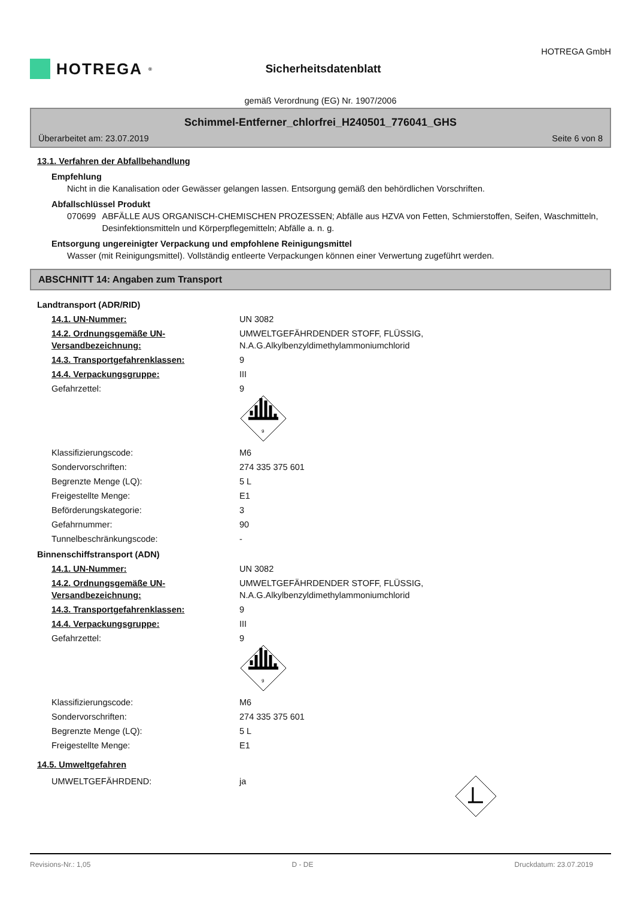HOTREGA<sup>®</sup>
Sicherheitsdatenblatt
HOTREGA GmbH
gemäß Verordnung (EG) Nr. 1907/2006
Schimmel-Entferner_chlorfrei_H240501_776041_GHS
Überarbeitet am: 23.07.2019 Seite 6 von 8
13.1. Verfahren der Abfallbehandlung
Empfehlung
Nicht in die Kanalisation oder Gewässer gelangen lassen. Entsorgung gemäß den behördlichen Vorschriften.
Abfallschlüssel Produkt
070699 ABFÄLLE AUS ORGANISCH-CHEMISCHEN PROZESSEN; Abfälle aus HZVA von Fetten, Schmierstoffen, Seifen, Waschmitteln, Desinfektionsmitteln und Körperpflegemitteln; Abfälle a. n. g.
Entsorgung ungereinigter Verpackung und empfohlene Reinigungsmittel
Wasser (mit Reinigungsmittel). Vollständig entleerte Verpackungen können einer Verwertung zugeführt werden.
ABSCHNITT 14: Angaben zum Transport
Landtransport (ADR/RID)
14.1. UN-Nummer: UN 3082
14.2. Ordnungsgemäße UN-Versandbezeichnung: UMWELTGEFÄHRDENDER STOFF, FLÜSSIG,
N.A.G.Alkylbenzyldimethylammoniumchlorid
14.3. Transportgefahrenklassen: 9
14.4. Verpackungsgruppe: III
Gefahrzettel: 9
9
Klassifizierungscode: M6
Sondervorschriften: 274 335 375 601
Begrenzte Menge (LQ): 5 L
Freigestellte Menge: E1
Beförderungskategorie: 3
Gefahrnummer: 90
Tunnelbeschränkungscode: -
Binnenschiffstransport (ADN)
14.1. UN-Nummer: UN 3082
14.2. Ordnungsgemäße UN-Versandbezeichnung: UMWELTGEFÄHRDENDER STOFF, FLÜSSIG,
N.A.G.Alkylbenzyldimethylammoniumchlorid
14.3. Transportgefahrenklassen: 9
14.4. Verpackungsgruppe: III
Gefahrzettel: 9
9
Klassifizierungscode: M6
Sondervorschriften: 274 335 375 601
Begrenzte Menge (LQ): 5 L
Freigestellte Menge: E1
14.5. Umweltgefahren
UMWELTGEFÄHRDEND: ja
Revisions-Nr.: 1,05 D - DE Druckdatum: 23.07.2019